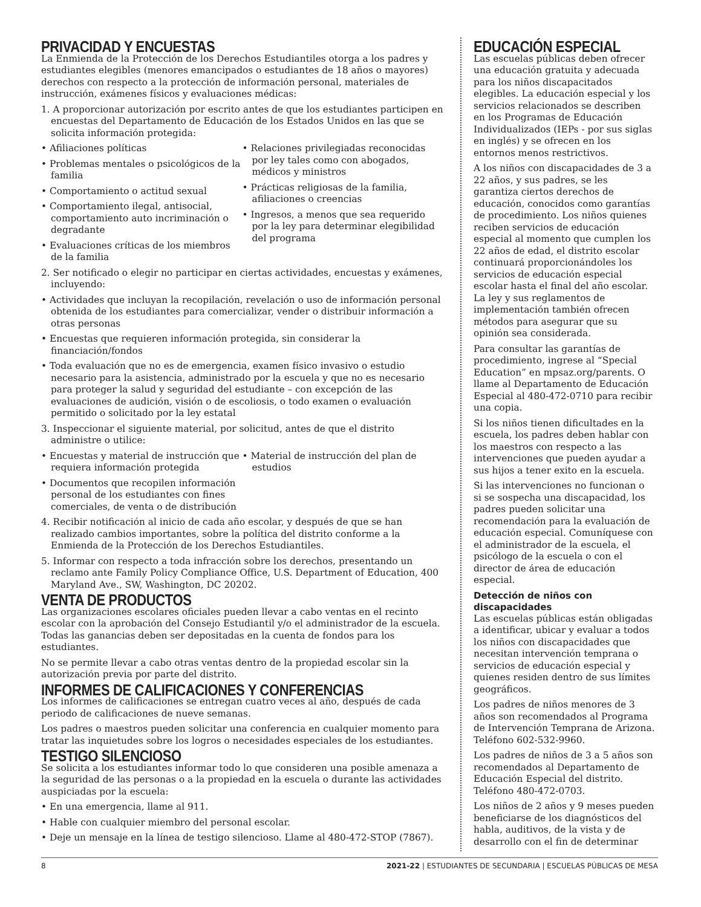PRIVACIDAD Y ENCUESTAS
La Enmienda de la Protección de los Derechos Estudiantiles otorga a los padres y estudiantes elegibles (menores emancipados o estudiantes de 18 años o mayores) derechos con respecto a la protección de información personal, materiales de instrucción, exámenes físicos y evaluaciones médicas:
1. A proporcionar autorización por escrito antes de que los estudiantes participen en encuestas del Departamento de Educación de los Estados Unidos en las que se solicita información protegida:
• Afiliaciones políticas
• Problemas mentales o psicológicos de la familia
• Comportamiento o actitud sexual
• Comportamiento ilegal, antisocial, comportamiento auto incriminación o degradante
• Evaluaciones críticas de los miembros de la familia
• Relaciones privilegiadas reconocidas por ley tales como con abogados, médicos y ministros
• Prácticas religiosas de la familia, afiliaciones o creencias
• Ingresos, a menos que sea requerido por la ley para determinar elegibilidad del programa
2. Ser notificado o elegir no participar en ciertas actividades, encuestas y exámenes, incluyendo:
• Actividades que incluyan la recopilación, revelación o uso de información personal obtenida de los estudiantes para comercializar, vender o distribuir información a otras personas
• Encuestas que requieren información protegida, sin considerar la financiación/fondos
• Toda evaluación que no es de emergencia, examen físico invasivo o estudio necesario para la asistencia, administrado por la escuela y que no es necesario para proteger la salud y seguridad del estudiante – con excepción de las evaluaciones de audición, visión o de escoliosis, o todo examen o evaluación permitido o solicitado por la ley estatal
3. Inspeccionar el siguiente material, por solicitud, antes de que el distrito administre o utilice:
• Encuestas y material de instrucción que requiera información protegida
• Documentos que recopilen información personal de los estudiantes con fines comerciales, de venta o de distribución
• Material de instrucción del plan de estudios
4. Recibir notificación al inicio de cada año escolar, y después de que se han realizado cambios importantes, sobre la política del distrito conforme a la Enmienda de la Protección de los Derechos Estudiantiles.
5. Informar con respecto a toda infracción sobre los derechos, presentando un reclamo ante Family Policy Compliance Office, U.S. Department of Education, 400 Maryland Ave., SW, Washington, DC 20202.
VENTA DE PRODUCTOS
Las organizaciones escolares oficiales pueden llevar a cabo ventas en el recinto escolar con la aprobación del Consejo Estudiantil y/o el administrador de la escuela. Todas las ganancias deben ser depositadas en la cuenta de fondos para los estudiantes.
No se permite llevar a cabo otras ventas dentro de la propiedad escolar sin la autorización previa por parte del distrito.
INFORMES DE CALIFICACIONES Y CONFERENCIAS
Los informes de calificaciones se entregan cuatro veces al año, después de cada periodo de calificaciones de nueve semanas.
Los padres o maestros pueden solicitar una conferencia en cualquier momento para tratar las inquietudes sobre los logros o necesidades especiales de los estudiantes.
TESTIGO SILENCIOSO
Se solicita a los estudiantes informar todo lo que consideren una posible amenaza a la seguridad de las personas o a la propiedad en la escuela o durante las actividades auspiciadas por la escuela:
• En una emergencia, llame al 911.
• Hable con cualquier miembro del personal escolar.
• Deje un mensaje en la línea de testigo silencioso. Llame al 480-472-STOP (7867).
EDUCACIÓN ESPECIAL
Las escuelas públicas deben ofrecer una educación gratuita y adecuada para los niños discapacitados elegibles. La educación especial y los servicios relacionados se describen en los Programas de Educación Individualizados (IEPs - por sus siglas en inglés) y se ofrecen en los entornos menos restrictivos.
A los niños con discapacidades de 3 a 22 años, y sus padres, se les garantiza ciertos derechos de educación, conocidos como garantías de procedimiento. Los niños quienes reciben servicios de educación especial al momento que cumplen los 22 años de edad, el distrito escolar continuará proporcionándoles los servicios de educación especial escolar hasta el final del año escolar. La ley y sus reglamentos de implementación también ofrecen métodos para asegurar que su opinión sea considerada.
Para consultar las garantías de procedimiento, ingrese al “Special Education” en mpsaz.org/parents. O llame al Departamento de Educación Especial al 480-472-0710 para recibir una copia.
Si los niños tienen dificultades en la escuela, los padres deben hablar con los maestros con respecto a las intervenciones que pueden ayudar a sus hijos a tener exito en la escuela.
Si las intervenciones no funcionan o si se sospecha una discapacidad, los padres pueden solicitar una recomendación para la evaluación de educación especial. Comuníquese con el administrador de la escuela, el psicólogo de la escuela o con el director de área de educación especial.
Detección de niños con discapacidades
Las escuelas públicas están obligadas a identificar, ubicar y evaluar a todos los niños con discapacidades que necesitan intervención temprana o servicios de educación especial y quienes residen dentro de sus límites geográficos.
Los padres de niños menores de 3 años son recomendados al Programa de Intervención Temprana de Arizona. Teléfono 602-532-9960.
Los padres de niños de 3 a 5 años son recomendados al Departamento de Educación Especial del distrito. Teléfono 480-472-0703.
Los niños de 2 años y 9 meses pueden beneficiarse de los diagnósticos del habla, auditivos, de la vista y de desarrollo con el fin de determinar
8 2021-22 | ESTUDIANTES DE SECUNDARIA | ESCUELAS PÚBLICAS DE MESA